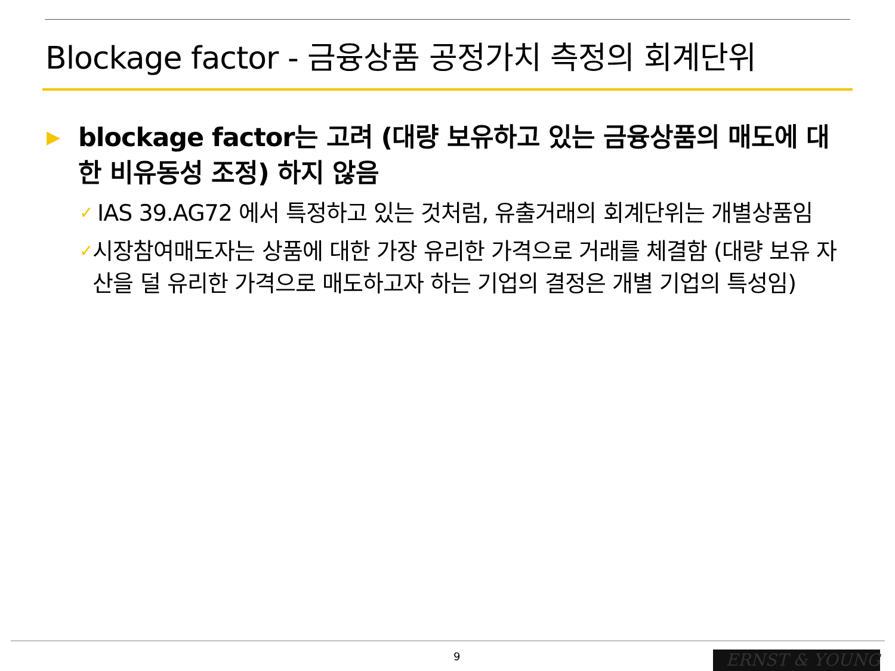Blockage factor - 금융상품 공정가치 측정의 회계단위
▶ blockage factor는 고려 (대량 보유하고 있는 금융상품의 매도에 대한 비유동성 조정) 하지 않음
✓ IAS 39.AG72 에서 특정하고 있는 것처럼, 유출거래의 회계단위는 개별상품임
✓ 시장참여매도자는 상품에 대한 가장 유리한 가격으로 거래를 체결함 (대량 보유 자산을 덜 유리한 가격으로 매도하고자 하는 기업의 결정은 개별 기업의 특성임)
9 ERNST & YOUNG